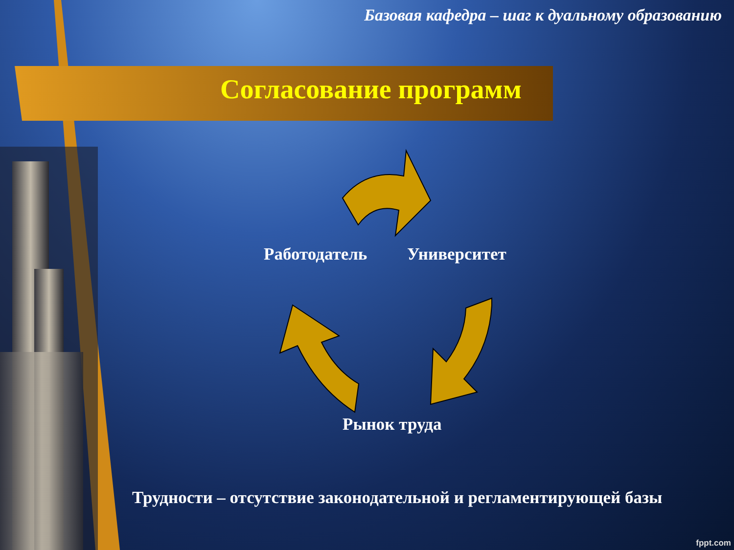Базовая кафедра – шаг к дуальному образованию
Согласование программ
Работодатель Университет
Рынок труда
Трудности – отсутствие законодательной и регламентирующей базы
fppt.com